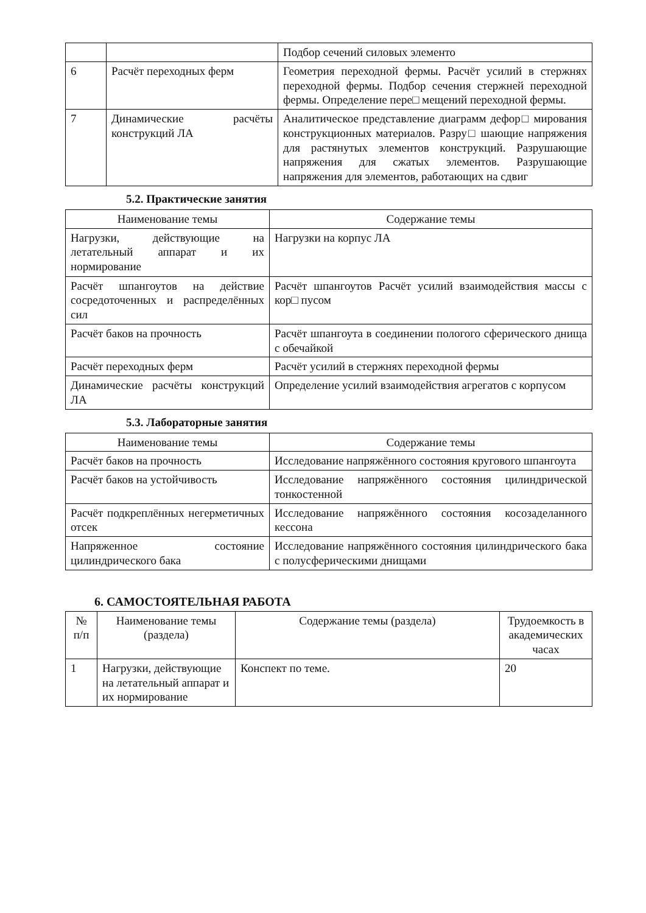| | | Подбор сечений силовых элементо |
| 6 | Расчёт переходных ферм | Геометрия переходной фермы. Расчёт усилий в стержнях переходной фермы. Подбор сечения стержней переходной фермы. Определение пере□ мещений переходной фермы. |
| 7 | Динамические расчёты конструкций ЛА | Аналитическое представление диаграмм дефор□ мирования конструкционных материалов. Разру□ шающие напряжения для растянутых элементов конструкций. Разрушающие напряжения для сжатых элементов. Разрушающие напряжения для элементов, работающих на сдвиг |
5.2. Практические занятия
| Наименование темы | Содержание темы |
| --- | --- |
| Нагрузки, действующие на летательный аппарат и их нормирование | Нагрузки на корпус ЛА |
| Расчёт шпангоутов на действие сосредоточенных и распределённых сил | Расчёт шпангоутов Расчёт усилий взаимодействия массы с кор□ пусом |
| Расчёт баков на прочность | Расчёт шпангоута в соединении пологого сферического днища с обечайкой |
| Расчёт переходных ферм | Расчёт усилий в стержнях переходной фермы |
| Динамические расчёты конструкций ЛА | Определение усилий взаимодействия агрегатов с корпусом |
5.3. Лабораторные занятия
| Наименование темы | Содержание темы |
| --- | --- |
| Расчёт баков на прочность | Исследование напряжённого состояния кругового шпангоута |
| Расчёт баков на устойчивость | Исследование напряжённого состояния цилиндрической тонкостенной |
| Расчёт подкреплённых негерметичных отсек | Исследование напряжённого состояния косозаделанного кессона |
| Напряженное состояние цилиндрического бака | Исследование напряжённого состояния цилиндрического бака с полусферическими днищами |
6. САМОСТОЯТЕЛЬНАЯ РАБОТА
| № п/п | Наименование темы (раздела) | Содержание темы (раздела) | Трудоемкость в академических часах |
| --- | --- | --- | --- |
| 1 | Нагрузки, действующие на летательный аппарат и их нормирование | Конспект по теме. | 20 |